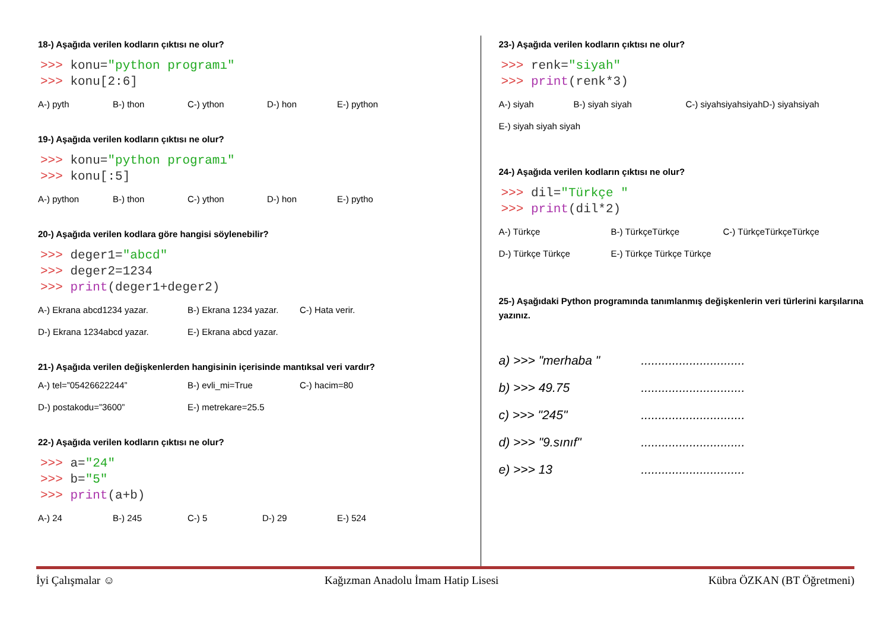18-) Aşağıda verilen kodların çıktısı ne olur?
>>> konu="python programı"
>>> konu[2:6]
A-) pyth B-) thon C-) ython D-) hon E-) python
19-) Aşağıda verilen kodların çıktısı ne olur?
>>> konu="python programı"
>>> konu[:5]
A-) python B-) thon C-) ython D-) hon E-) pytho
20-) Aşağıda verilen kodlara göre hangisi söylenebilir?
>>> deger1="abcd"
>>> deger2=1234
>>> print(deger1+deger2)
A-) Ekrana abcd1234 yazar. B-) Ekrana 1234 yazar. C-) Hata verir. D-) Ekrana 1234abcd yazar. E-) Ekrana abcd yazar.
21-) Aşağıda verilen değişkenlerden hangisinin içerisinde mantıksal veri vardır?
A-) tel=”05426622244” B-) evli_mi=True C-) hacim=80 D-) postakodu=”3600” E-) metrekare=25.5
22-) Aşağıda verilen kodların çıktısı ne olur?
>>> a="24"
>>> b="5"
>>> print(a+b)
A-) 24 B-) 245 C-) 5 D-) 29 E-) 524
23-) Aşağıda verilen kodların çıktısı ne olur?
>>> renk="siyah"
>>> print(renk*3)
A-) siyah B-) siyah siyah C-) siyahsiyahsiyah D-) siyahsiyah E-) siyah siyah siyah
24-) Aşağıda verilen kodların çıktısı ne olur?
>>> dil="Türkçe "
>>> print(dil*2)
A-) Türkçe B-) TürkçeTürkçe C-) TürkçeTürkçeTürkçe D-) Türkçe Türkçe E-) Türkçe Türkçe Türkçe
25-) Aşağıdaki Python programında tanımlanmış değişkenlerin veri türlerini karşılarına yazınız.
a) >>> "merhaba "..............................
b) >>> 49.75..............................
c) >>> "245"..............................
d) >>> "9.sınıf"..............................
e) >>> 13..............................
İyi Çalışmalar ☺ Kağızman Anadolu İmam Hatip Lisesi Kübra ÖZKAN (BT Öğretmeni)